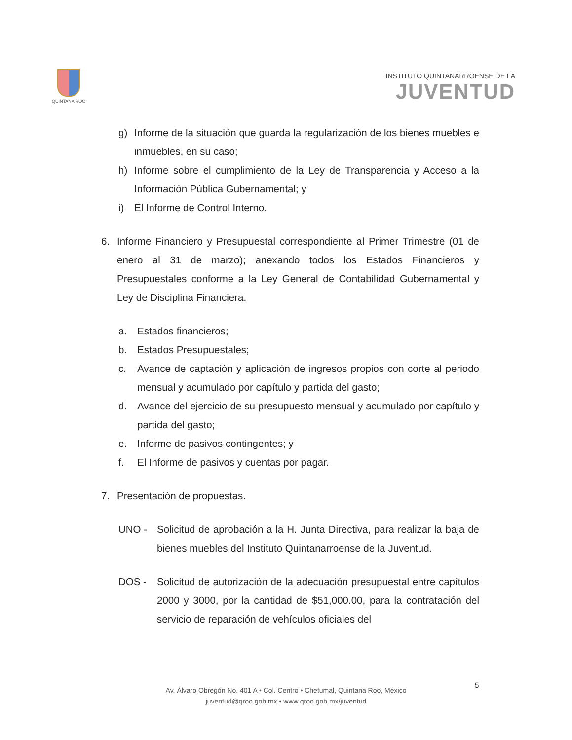QUINTANA ROO
INSTITUTO QUINTANARROENSE DE LA
JUVENTUD
g) Informe de la situación que guarda la regularización de los bienes muebles e inmuebles, en su caso;
h) Informe sobre el cumplimiento de la Ley de Transparencia y Acceso a la Información Pública Gubernamental; y
i) El Informe de Control Interno.
6. Informe Financiero y Presupuestal correspondiente al Primer Trimestre (01 de enero al 31 de marzo); anexando todos los Estados Financieros y Presupuestales conforme a la Ley General de Contabilidad Gubernamental y Ley de Disciplina Financiera.
a. Estados financieros;
b. Estados Presupuestales;
c. Avance de captación y aplicación de ingresos propios con corte al periodo mensual y acumulado por capítulo y partida del gasto;
d. Avance del ejercicio de su presupuesto mensual y acumulado por capítulo y partida del gasto;
e. Informe de pasivos contingentes; y
f. El Informe de pasivos y cuentas por pagar.
7. Presentación de propuestas.
UNO - Solicitud de aprobación a la H. Junta Directiva, para realizar la baja de bienes muebles del Instituto Quintanarroense de la Juventud.
DOS - Solicitud de autorización de la adecuación presupuestal entre capítulos 2000 y 3000, por la cantidad de $51,000.00, para la contratación del servicio de reparación de vehículos oficiales del
Av. Álvaro Obregón No. 401 A • Col. Centro • Chetumal, Quintana Roo, México
juventud@qroo.gob.mx • www.qroo.gob.mx/juventud
5